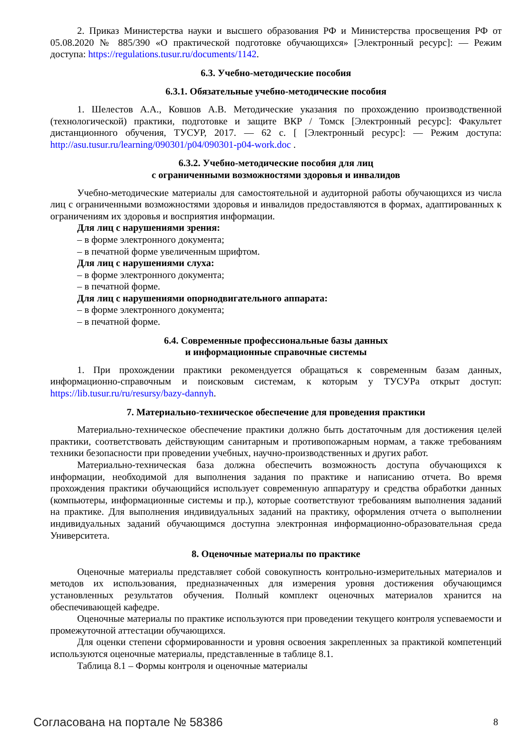2. Приказ Министерства науки и высшего образования РФ и Министерства просвещения РФ от 05.08.2020 № 885/390 «О практической подготовке обучающихся» [Электронный ресурс]: — Режим доступа: https://regulations.tusur.ru/documents/1142.
6.3. Учебно-методические пособия
6.3.1. Обязательные учебно-методические пособия
1. Шелестов А.А., Ковшов А.В. Методические указания по прохождению производственной (технологической) практики, подготовке и защите ВКР / Томск [Электронный ресурс]: Факультет дистанционного обучения, ТУСУР, 2017. — 62 с. [ [Электронный ресурс]: — Режим доступа: http://asu.tusur.ru/learning/090301/p04/090301-p04-work.doc .
6.3.2. Учебно-методические пособия для лиц
с ограниченными возможностями здоровья и инвалидов
Учебно-методические материалы для самостоятельной и аудиторной работы обучающихся из числа лиц с ограниченными возможностями здоровья и инвалидов предоставляются в формах, адаптированных к ограничениям их здоровья и восприятия информации.
Для лиц с нарушениями зрения:
– в форме электронного документа;
– в печатной форме увеличенным шрифтом.
Для лиц с нарушениями слуха:
– в форме электронного документа;
– в печатной форме.
Для лиц с нарушениями опорнодвигательного аппарата:
– в форме электронного документа;
– в печатной форме.
6.4. Современные профессиональные базы данных
и информационные справочные системы
1. При прохождении практики рекомендуется обращаться к современным базам данных, информационно-справочным и поисковым системам, к которым у ТУСУРа открыт доступ: https://lib.tusur.ru/ru/resursy/bazy-dannyh.
7. Материально-техническое обеспечение для проведения практики
Материально-техническое обеспечение практики должно быть достаточным для достижения целей практики, соответствовать действующим санитарным и противопожарным нормам, а также требованиям техники безопасности при проведении учебных, научно-производственных и других работ.
Материально-техническая база должна обеспечить возможность доступа обучающихся к информации, необходимой для выполнения задания по практике и написанию отчета. Во время прохождения практики обучающийся использует современную аппаратуру и средства обработки данных (компьютеры, информационные системы и пр.), которые соответствуют требованиям выполнения заданий на практике. Для выполнения индивидуальных заданий на практику, оформления отчета о выполнении индивидуальных заданий обучающимся доступна электронная информационно-образовательная среда Университета.
8. Оценочные материалы по практике
Оценочные материалы представляет собой совокупность контрольно-измерительных материалов и методов их использования, предназначенных для измерения уровня достижения обучающимся установленных результатов обучения. Полный комплект оценочных материалов хранится на обеспечивающей кафедре.
Оценочные материалы по практике используются при проведении текущего контроля успеваемости и промежуточной аттестации обучающихся.
Для оценки степени сформированности и уровня освоения закрепленных за практикой компетенций используются оценочные материалы, представленные в таблице 8.1.
Таблица 8.1 – Формы контроля и оценочные материалы
Согласована на портале № 58386 8